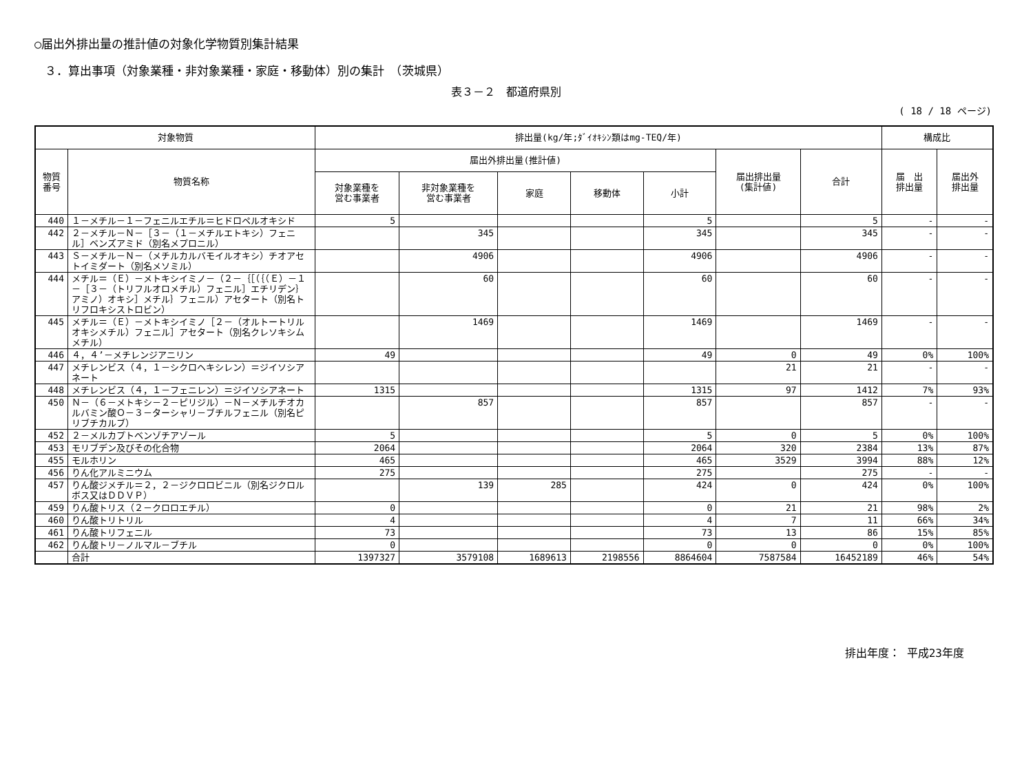○届出外排出量の推計値の対象化学物質別集計結果
３．算出事項（対象業種・非対象業種・家庭・移動体）別の集計　（茨城県）
表３－２　都道府県別
( 18 / 18 ページ)
| 対象物質 | | 排出量(kg/年;ﾀﾞｲｵｷｼﾝ類はmg-TEQ/年) | | | | | | | 構成比 | |
| --- | --- | --- | --- | --- | --- | --- | --- | --- | --- | --- |
| 物質 番号 | 物質名称 | 届出外排出量(推計値) | | | | | 届出排出量 (集計値) | 合計 | 届 出 排出量 | 届出外 排出量 |
| | | 対象業種を 営む事業者 | 非対象業種を 営む事業者 | 家庭 | 移動体 | 小計 | | | | |
| 440 | １－メチル－１－フェニルエチル＝ヒドロペルオキシド | 5 | | | | 5 | | 5 | - | - |
| 442 | ２－メチル－Ｎ－［３－（１－メチルエトキシ）フェニル］ベンズアミド（別名メプロニル） | | 345 | | | 345 | | 345 | - | - |
| 443 | Ｓ－メチル－Ｎ－（メチルカルバモイルオキシ）チオアセトイミダート（別名メソミル） | | 4906 | | | 4906 | | 4906 | - | - |
| 444 | メチル＝（Ｅ）－メトキシイミノ－（２－｛［（｛（Ｅ）－１－［３－（トリフルオロメチル）フェニル］エチリデン｝アミノ）オキシ］メチル｝フェニル）アセタート（別名トリフロキシストロビン） | | 60 | | | 60 | | 60 | - | - |
| 445 | メチル＝（Ｅ）－メトキシイミノ［２－（オルトートリルオキシメチル）フェニル］アセタート（別名クレソキシムメチル） | | 1469 | | | 1469 | | 1469 | - | - |
| 446 | ４，４’－メチレンジアニリン | 49 | | | | 49 | 0 | 49 | 0% | 100% |
| 447 | メチレンビス（４，１－シクロヘキシレン）＝ジイソシアネート | | | | | | 21 | 21 | - | - |
| 448 | メチレンビス（４，１－フェニレン）＝ジイソシアネート | 1315 | | | | 1315 | 97 | 1412 | 7% | 93% |
| 450 | Ｎ－（６－メトキシ－２－ピリジル）－Ｎ－メチルチオカルバミン酸Ｏ－３－ターシャリ－ブチルフェニル（別名ピリブチカルブ） | | 857 | | | 857 | | 857 | - | - |
| 452 | ２－メルカプトベンゾチアゾール | 5 | | | | 5 | 0 | 5 | 0% | 100% |
| 453 | モリブデン及びその化合物 | 2064 | | | | 2064 | 320 | 2384 | 13% | 87% |
| 455 | モルホリン | 465 | | | | 465 | 3529 | 3994 | 88% | 12% |
| 456 | りん化アルミニウム | 275 | | | | 275 | | 275 | - | - |
| 457 | りん酸ジメチル＝２，２－ジクロロビニル（別名ジクロルボス又はＤＤＶＰ） | | 139 | 285 | | 424 | 0 | 424 | 0% | 100% |
| 459 | りん酸トリス（２－クロロエチル） | 0 | | | | 0 | 21 | 21 | 98% | 2% |
| 460 | りん酸トリトリル | 4 | | | | 4 | 7 | 11 | 66% | 34% |
| 461 | りん酸トリフェニル | 73 | | | | 73 | 13 | 86 | 15% | 85% |
| 462 | りん酸トリ－ノルマル－ブチル | 0 | | | | 0 | 0 | 0 | 0% | 100% |
| | 合計 | 1397327 | 3579108 | 1689613 | 2198556 | 8864604 | 7587584 | 16452189 | 46% | 54% |
排出年度： 平成23年度